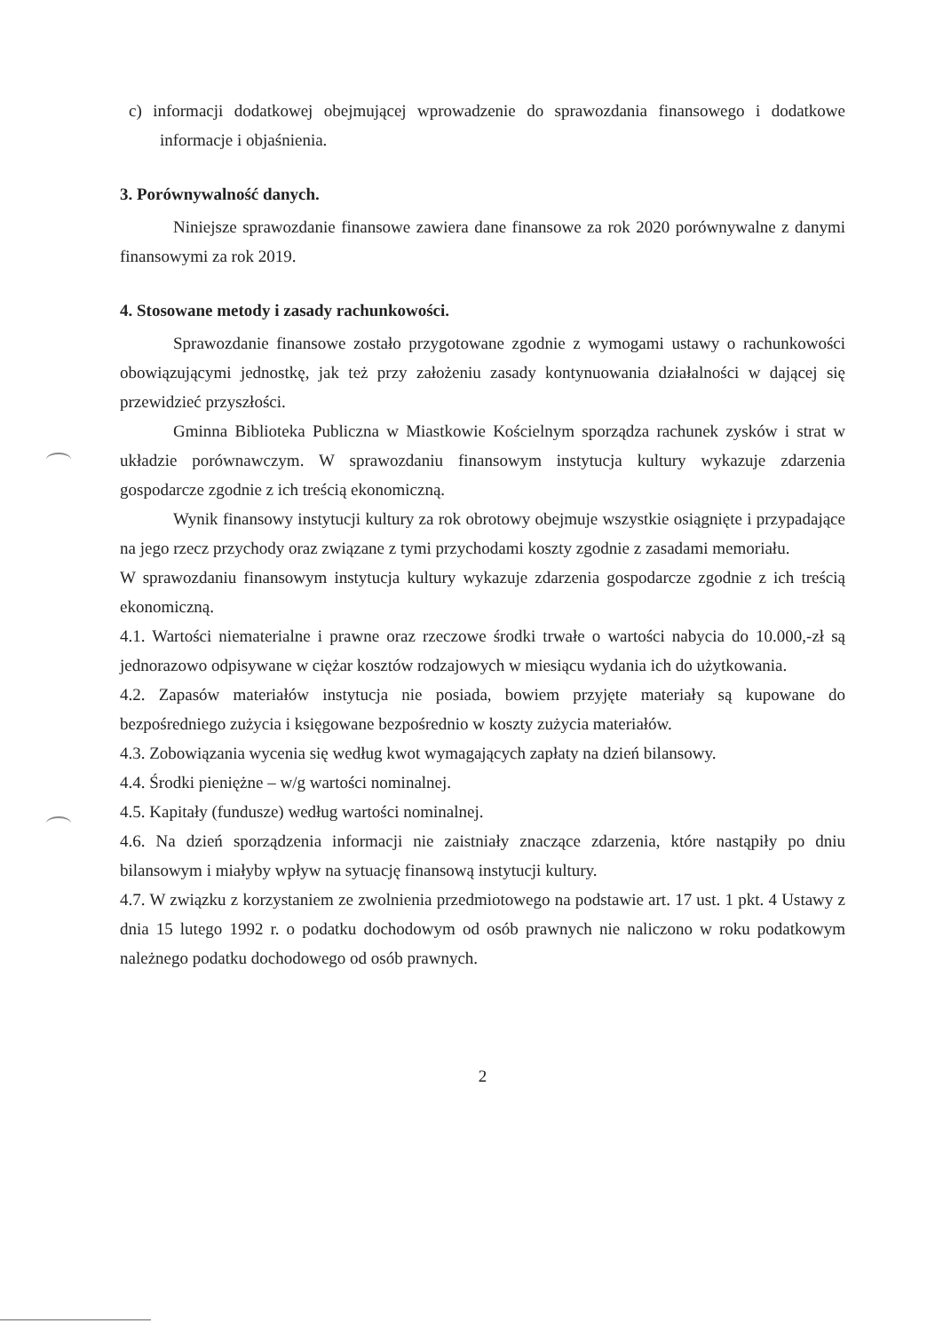c) informacji dodatkowej obejmującej wprowadzenie do sprawozdania finansowego i dodatkowe informacje i objaśnienia.
3. Porównywalność danych.
Niniejsze sprawozdanie finansowe zawiera dane finansowe za rok 2020 porównywalne z danymi finansowymi za rok 2019.
4. Stosowane metody i zasady rachunkowości.
Sprawozdanie finansowe zostało przygotowane zgodnie z wymogami ustawy o rachunkowości obowiązującymi jednostkę, jak też przy założeniu zasady kontynuowania działalności w dającej się przewidzieć przyszłości.
Gminna Biblioteka Publiczna w Miastkowie Kościelnym sporządza rachunek zysków i strat w układzie porównawczym. W sprawozdaniu finansowym instytucja kultury wykazuje zdarzenia gospodarcze zgodnie z ich treścią ekonomiczną.
Wynik finansowy instytucji kultury za rok obrotowy obejmuje wszystkie osiągnięte i przypadające na jego rzecz przychody oraz związane z tymi przychodami koszty zgodnie z zasadami memoriału.
W sprawozdaniu finansowym instytucja kultury wykazuje zdarzenia gospodarcze zgodnie z ich treścią ekonomiczną.
4.1. Wartości niematerialne i prawne oraz rzeczowe środki trwałe o wartości nabycia do 10.000,-zł są jednorazowo odpisywane w ciężar kosztów rodzajowych w miesiącu wydania ich do użytkowania.
4.2. Zapasów materiałów instytucja nie posiada, bowiem przyjęte materiały są kupowane do bezpośredniego zużycia i księgowane bezpośrednio w koszty zużycia materiałów.
4.3. Zobowiązania wycenia się według kwot wymagających zapłaty na dzień bilansowy.
4.4. Środki pieniężne – w/g wartości nominalnej.
4.5. Kapitały (fundusze) według wartości nominalnej.
4.6. Na dzień sporządzenia informacji nie zaistniały znaczące zdarzenia, które nastąpiły po dniu bilansowym i miałyby wpływ na sytuację finansową instytucji kultury.
4.7. W związku z korzystaniem ze zwolnienia przedmiotowego na podstawie art. 17 ust. 1 pkt. 4 Ustawy z dnia 15 lutego 1992 r. o podatku dochodowym od osób prawnych nie naliczono w roku podatkowym należnego podatku dochodowego od osób prawnych.
2